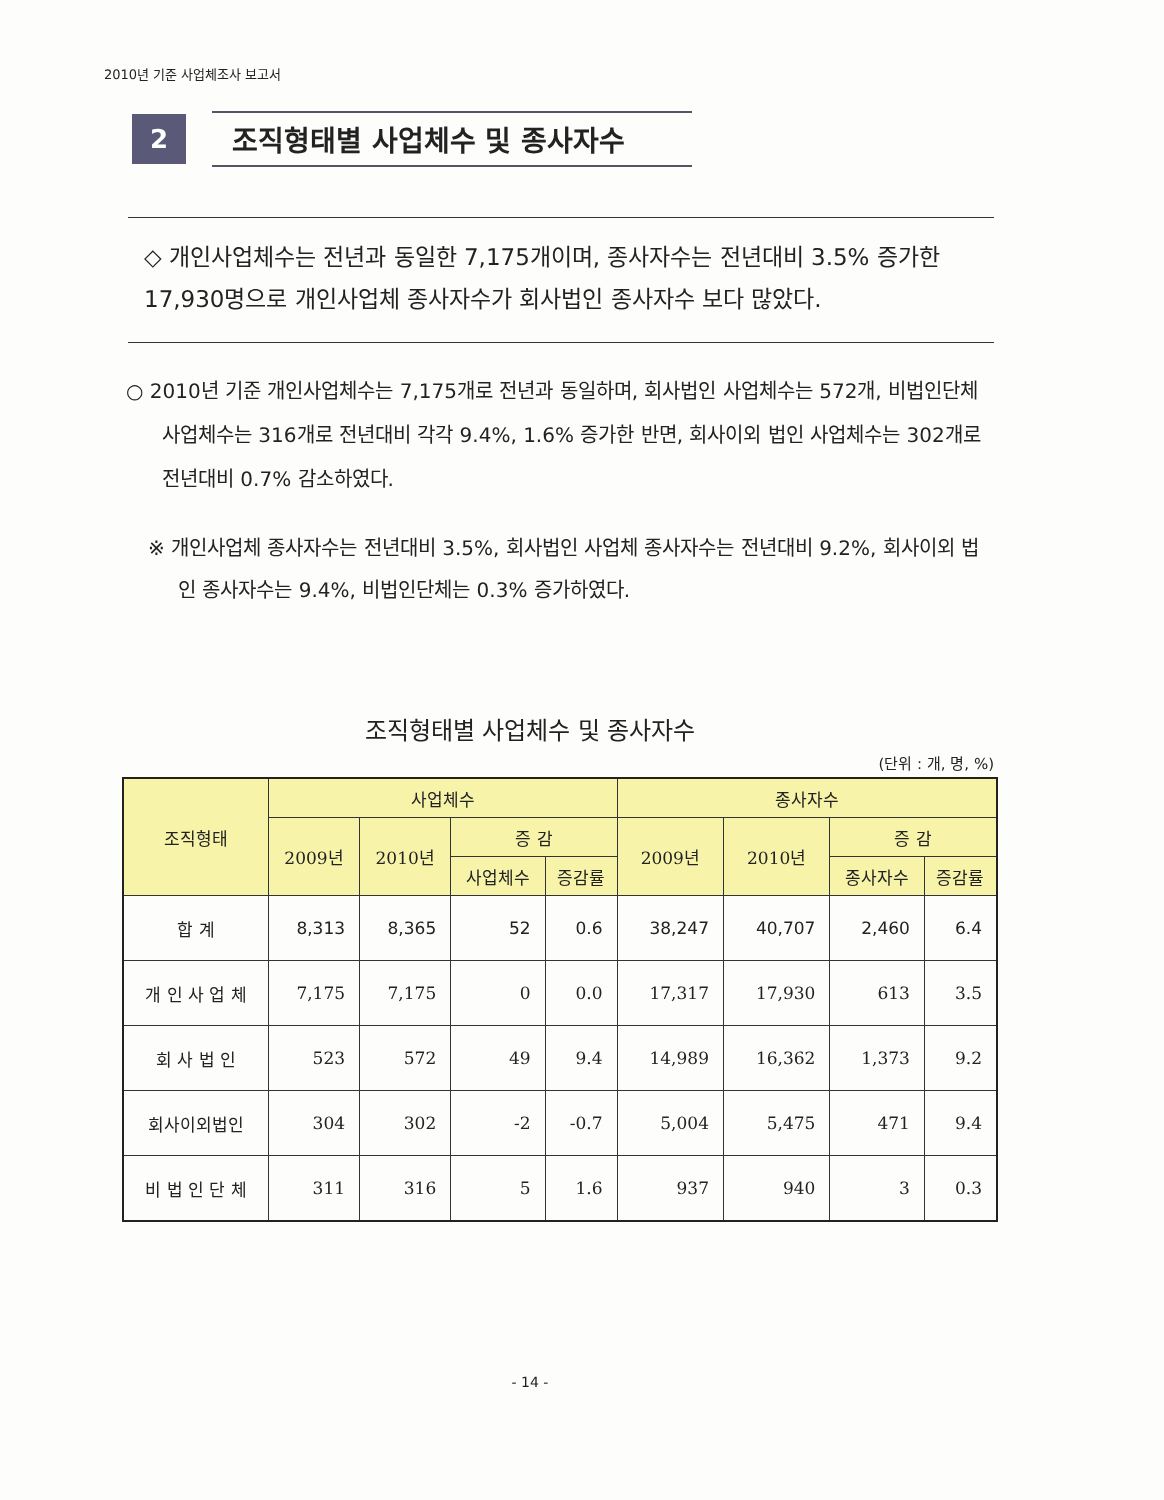2010년 기준 사업체조사 보고서
2
조직형태별 사업체수 및 종사자수
◇ 개인사업체수는 전년과 동일한 7,175개이며, 종사자수는 전년대비 3.5% 증가한 17,930명으로 개인사업체 종사자수가 회사법인 종사자수 보다 많았다.
○ 2010년 기준 개인사업체수는 7,175개로 전년과 동일하며, 회사법인 사업체수는 572개, 비법인단체 사업체수는 316개로 전년대비 각각 9.4%, 1.6% 증가한 반면, 회사이외 법인 사업체수는 302개로 전년대비 0.7% 감소하였다.
※ 개인사업체 종사자수는 전년대비 3.5%, 회사법인 사업체 종사자수는 전년대비 9.2%, 회사이외 법인 종사자수는 9.4%, 비법인단체는 0.3% 증가하였다.
조직형태별 사업체수 및 종사자수
(단위 : 개, 명, %)
| 조직형태 | 사업체수 | | | | 종사자수 | | | |
| --- | --- | --- | --- | --- | --- | --- | --- | --- |
| | 2009년 | 2010년 | 증 감 | | 2009년 | 2010년 | 증 감 | |
| | | | 사업체수 | 증감률 | | | 종사자수 | 증감률 |
| 합 계 | 8,313 | 8,365 | 52 | 0.6 | 38,247 | 40,707 | 2,460 | 6.4 |
| 개 인 사 업 체 | 7,175 | 7,175 | 0 | 0.0 | 17,317 | 17,930 | 613 | 3.5 |
| 회 사 법 인 | 523 | 572 | 49 | 9.4 | 14,989 | 16,362 | 1,373 | 9.2 |
| 회사이외법인 | 304 | 302 | -2 | -0.7 | 5,004 | 5,475 | 471 | 9.4 |
| 비 법 인 단 체 | 311 | 316 | 5 | 1.6 | 937 | 940 | 3 | 0.3 |
- 14 -